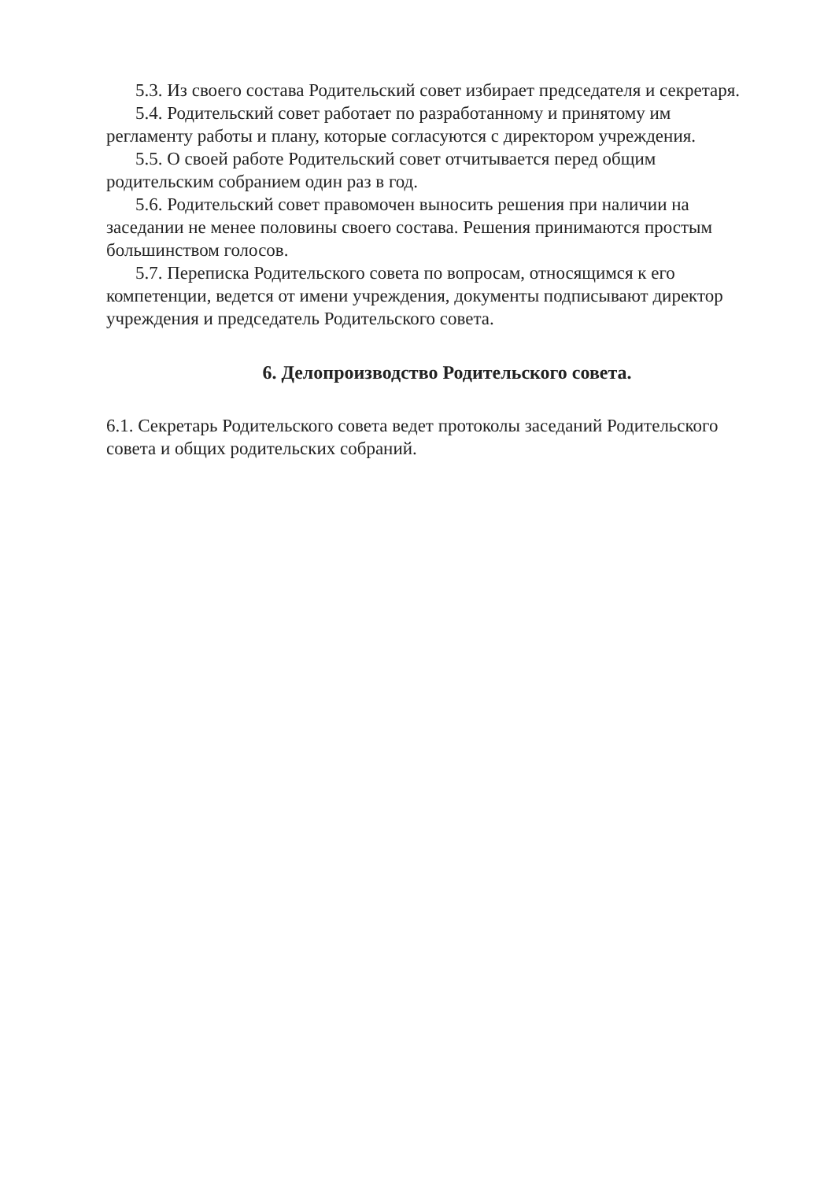5.3. Из своего состава Родительский совет избирает председателя и секретаря.
5.4. Родительский совет работает по разработанному и принятому им регламенту работы и плану, которые согласуются с директором учреждения.
5.5. О своей работе Родительский совет отчитывается перед общим родительским собранием один раз в год.
5.6. Родительский совет правомочен выносить решения при наличии на заседании не менее половины своего состава. Решения принимаются простым большинством голосов.
5.7. Переписка Родительского совета по вопросам, относящимся к его компетенции, ведется от имени учреждения, документы подписывают директор учреждения и председатель Родительского совета.
6. Делопроизводство Родительского совета.
6.1. Секретарь Родительского совета ведет протоколы заседаний Родительского совета и общих родительских собраний.